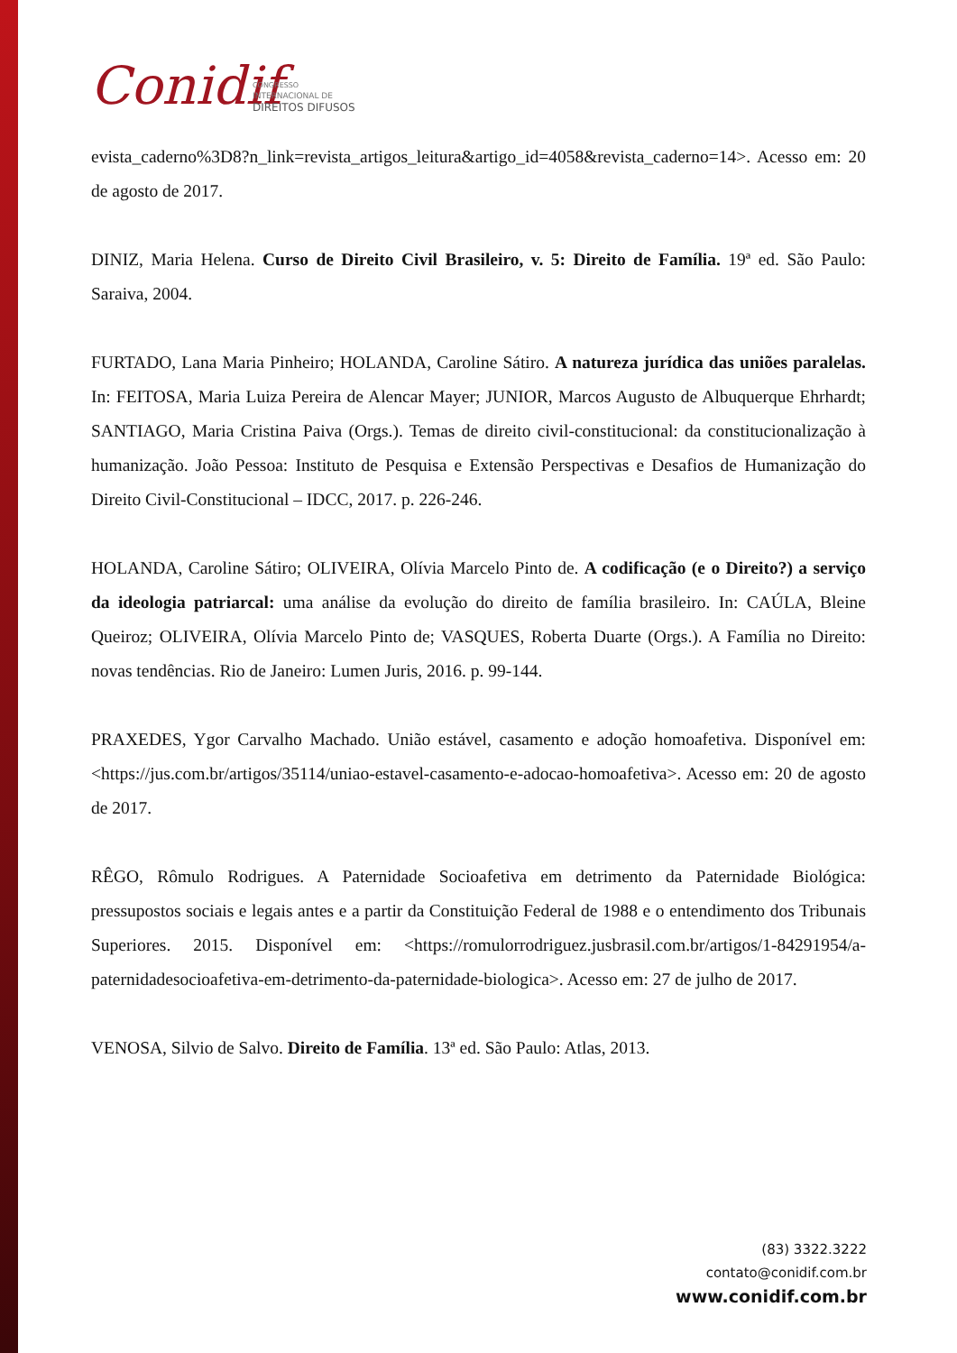Conidif
CONGRESSO
INTERNACIONAL DE
DIREITOS DIFUSOS
evista_caderno%3D8?n_link=revista_artigos_leitura&artigo_id=4058&revista_caderno=14>. Acesso em: 20 de agosto de 2017.
DINIZ, Maria Helena. Curso de Direito Civil Brasileiro, v. 5: Direito de Família. 19ª ed. São Paulo: Saraiva, 2004.
FURTADO, Lana Maria Pinheiro; HOLANDA, Caroline Sátiro. A natureza jurídica das uniões paralelas. In: FEITOSA, Maria Luiza Pereira de Alencar Mayer; JUNIOR, Marcos Augusto de Albuquerque Ehrhardt; SANTIAGO, Maria Cristina Paiva (Orgs.). Temas de direito civil-constitucional: da constitucionalização à humanização. João Pessoa: Instituto de Pesquisa e Extensão Perspectivas e Desafios de Humanização do Direito Civil-Constitucional – IDCC, 2017. p. 226-246.
HOLANDA, Caroline Sátiro; OLIVEIRA, Olívia Marcelo Pinto de. A codificação (e o Direito?) a serviço da ideologia patriarcal: uma análise da evolução do direito de família brasileiro. In: CAÚLA, Bleine Queiroz; OLIVEIRA, Olívia Marcelo Pinto de; VASQUES, Roberta Duarte (Orgs.). A Família no Direito: novas tendências. Rio de Janeiro: Lumen Juris, 2016. p. 99-144.
PRAXEDES, Ygor Carvalho Machado. União estável, casamento e adoção homoafetiva. Disponível em: <https://jus.com.br/artigos/35114/uniao-estavel-casamento-e-adocao-homoafetiva>. Acesso em: 20 de agosto de 2017.
RÊGO, Rômulo Rodrigues. A Paternidade Socioafetiva em detrimento da Paternidade Biológica: pressupostos sociais e legais antes e a partir da Constituição Federal de 1988 e o entendimento dos Tribunais Superiores. 2015. Disponível em: <https://romulorrodriguez.jusbrasil.com.br/artigos/1-84291954/a-paternidadesocioafetiva-em-detrimento-da-paternidade-biologica>. Acesso em: 27 de julho de 2017.
VENOSA, Silvio de Salvo. Direito de Família. 13ª ed. São Paulo: Atlas, 2013.
(83) 3322.3222
contato@conidif.com.br
www.conidif.com.br